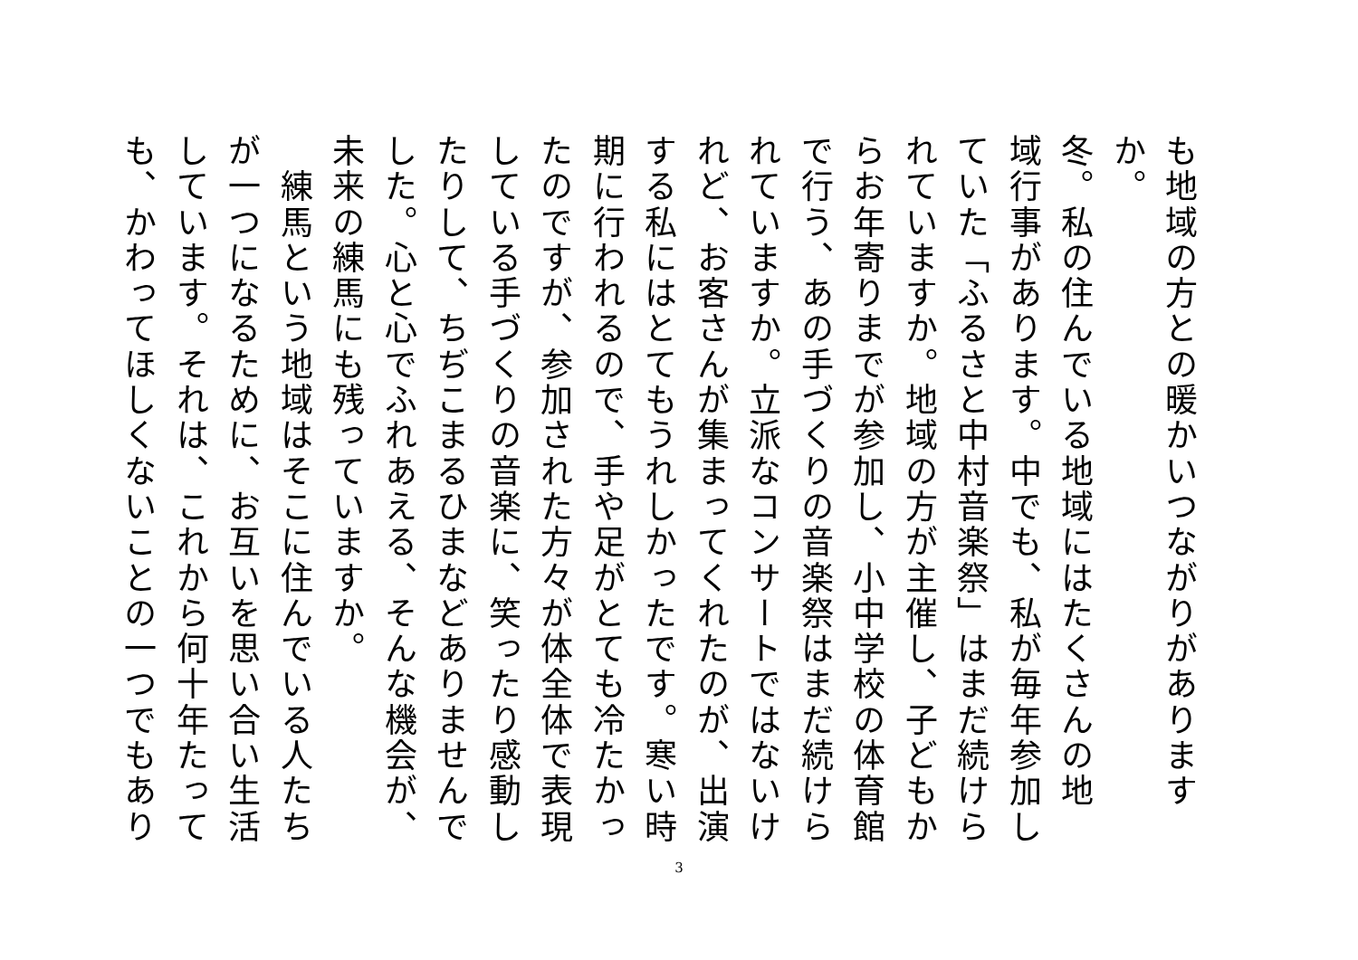も地域の方との暖かいつながりがありますか。
冬。私の住んでいる地域にはたくさんの地
域行事があります。中でも、私が毎年参加し
ていた「ふるさと中村音楽祭」はまだ続けら
れていますか。地域の方が主催し、子どもか
らお年寄りまでが参加し、小中学校の体育館
で行う、あの手づくりの音楽祭はまだ続けら
れていますか。立派なコンサートではないけ
れど、お客さんが集まってくれたのが、出演
する私にはとてもうれしかったです。寒い時
期に行われるので、手や足がとても冷たかっ
たのですが、参加された方々が体全体で表現
している手づくりの音楽に、笑ったり感動し
たりして、ちぢこまるひまなどありませんで
した。心と心でふれあえる、そんな機会が、
未来の練馬にも残っていますか。
　練馬という地域はそこに住んでいる人たち
が一つになるために、お互いを思い合い生活
しています。それは、これから何十年たって
も、かわってほしくないことの一つでもあり
3